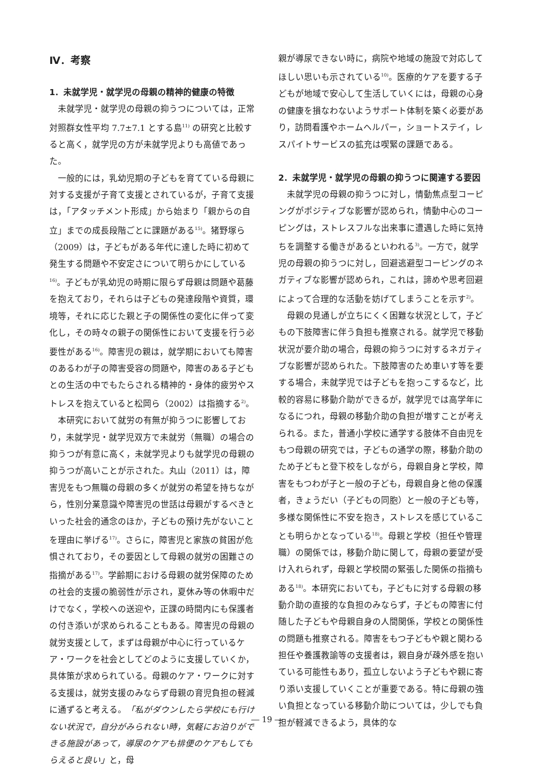Ⅳ．考察
1．未就学児・就学児の母親の精神的健康の特徴
未就学児・就学児の母親の抑うつについては，正常対照群女性平均 7.7±7.1 とする島<sup>11)</sup> の研究と比較すると高く，就学児の方が未就学児よりも高値であった。
一般的には，乳幼児期の子どもを育てている母親に対する支援が子育て支援とされているが，子育て支援は，「アタッチメント形成」から始まり「親からの自立」までの成長段階ごとに課題がある<sup>15)</sup>。猪野塚ら（2009）は，子どもがある年代に達した時に初めて発生する問題や不安定さについて明らかにしている<sup>16)</sup>。子どもが乳幼児の時期に限らず母親は問題や葛藤を抱えており，それらは子どもの発達段階や資質，環境等，それに応じた親と子の関係性の変化に伴って変化し，その時々の親子の関係性において支援を行う必要性がある<sup>16)</sup>。障害児の親は，就学期においても障害のあるわが子の障害受容の問題や，障害のある子どもとの生活の中でもたらされる精神的・身体的疲労やストレスを抱えていると松岡ら（2002）は指摘する<sup>2)</sup>。
本研究において就労の有無が抑うつに影響しており，未就学児・就学児双方で未就労（無職）の場合の抑うつが有意に高く，未就学児よりも就学児の母親の抑うつが高いことが示された。丸山（2011）は，障害児をもつ無職の母親の多くが就労の希望を持ちながら，性別分業意識や障害児の世話は母親がするべきといった社会的通念のほか，子どもの預け先がないことを理由に挙げる<sup>17)</sup>。さらに，障害児と家族の貧困が危惧されており，その要因として母親の就労の困難さの指摘がある<sup>17)</sup>。学齢期における母親の就労保障のための社会的支援の脆弱性が示され，夏休み等の休暇中だけでなく，学校への送迎や，正課の時間内にも保護者の付き添いが求められることもある。障害児の母親の就労支援として，まずは母親が中心に行っているケア・ワークを社会としてどのように支援していくか，具体策が求められている。母親のケア・ワークに対する支援は，就労支援のみならず母親の育児負担の軽減に通ずると考える。「私がダウンしたら学校にも行けない状況で，自分がみられない時，気軽にお泊りができる施設があって，導尿のケアも排便のケアもしてもらえると良い」と，母
親が導尿できない時に，病院や地域の施設で対応してほしい思いも示されている<sup>10)</sup>。医療的ケアを要する子どもが地域で安心して生活していくには，母親の心身の健康を損なわないようサポート体制を築く必要があり，訪問看護やホームヘルパー，ショートステイ，レスパイトサービスの拡充は喫緊の課題である。
2．未就学児・就学児の母親の抑うつに関連する要因
未就学児の母親の抑うつに対し，情動焦点型コーピングがポジティブな影響が認められ，情動中心のコーピングは，ストレスフルな出来事に遭遇した時に気持ちを調整する働きがあるといわれる<sup>3)</sup>。一方で，就学児の母親の抑うつに対し，回避逃避型コーピングのネガティブな影響が認められ，これは，諦めや思考回避によって合理的な活動を妨げてしまうことを示す<sup>2)</sup>。
母親の見通しが立ちにくく困難な状況として，子どもの下肢障害に伴う負担も推察される。就学児で移動状況が要介助の場合，母親の抑うつに対するネガティブな影響が認められた。下肢障害のため車いす等を要する場合，未就学児では子どもを抱っこするなど，比較的容易に移動介助ができるが，就学児では高学年になるにつれ，母親の移動介助の負担が増すことが考えられる。また，普通小学校に通学する肢体不自由児をもつ母親の研究では，子どもの通学の際，移動介助のため子どもと登下校をしながら，母親自身と学校，障害をもつわが子と一般の子ども，母親自身と他の保護者，きょうだい（子どもの同胞）と一般の子ども等，多様な関係性に不安を抱き，ストレスを感じていることも明らかとなっている<sup>18)</sup>。母親と学校（担任や管理職）の関係では，移動介助に関して，母親の要望が受け入れられず，母親と学校間の緊張した関係の指摘もある<sup>18)</sup>。本研究においても，子どもに対する母親の移動介助の直接的な負担のみならず，子どもの障害に付随した子どもや母親自身の人間関係，学校との関係性の問題も推察される。障害をもつ子どもや親と関わる担任や養護教諭等の支援者は，親自身が疎外感を抱いている可能性もあり，孤立しないよう子どもや親に寄り添い支援していくことが重要である。特に母親の強い負担となっている移動介助については，少しでも負担が軽減できるよう，具体的な
― 19 ―